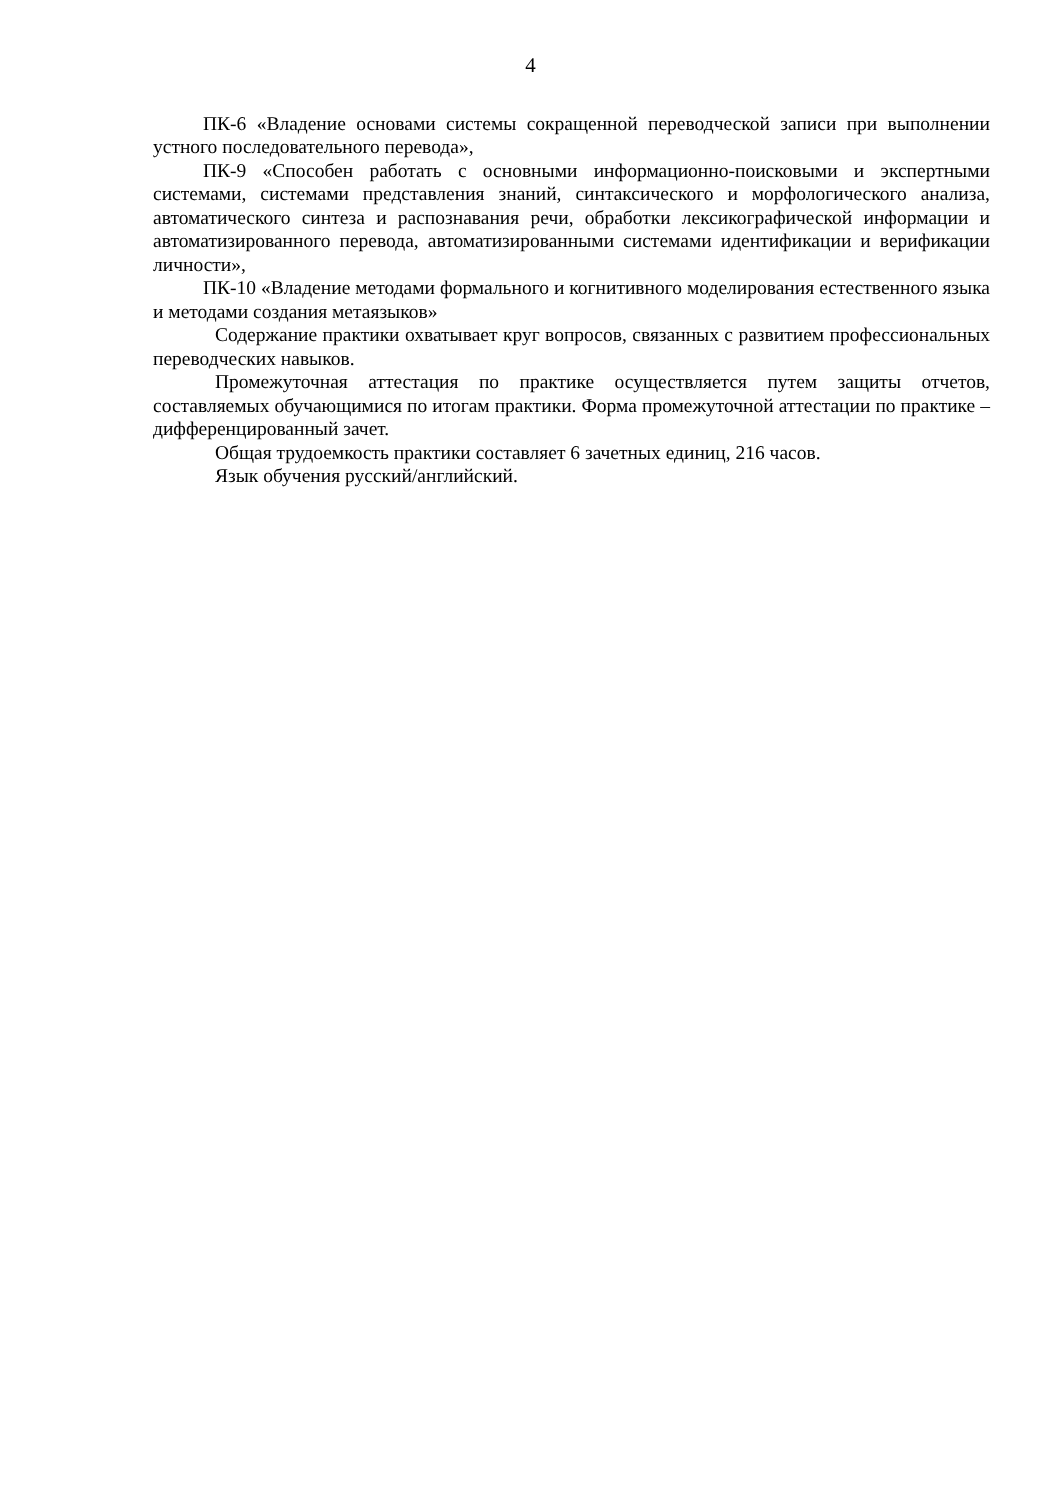4
ПК-6 «Владение основами системы сокращенной переводческой записи при выполнении устного последовательного перевода»,
ПК-9 «Способен работать с основными информационно-поисковыми и экспертными системами, системами представления знаний, синтаксического и морфологического анализа, автоматического синтеза и распознавания речи, обработки лексикографической информации и автоматизированного перевода, автоматизированными системами идентификации и верификации личности»,
ПК-10 «Владение методами формального и когнитивного моделирования естественного языка и методами создания метаязыков»
Содержание практики охватывает круг вопросов, связанных с развитием профессиональных переводческих навыков.
Промежуточная аттестация по практике осуществляется путем защиты отчетов, составляемых обучающимися по итогам практики. Форма промежуточной аттестации по практике – дифференцированный зачет.
Общая трудоемкость практики составляет 6 зачетных единиц, 216 часов.
Язык обучения русский/английский.